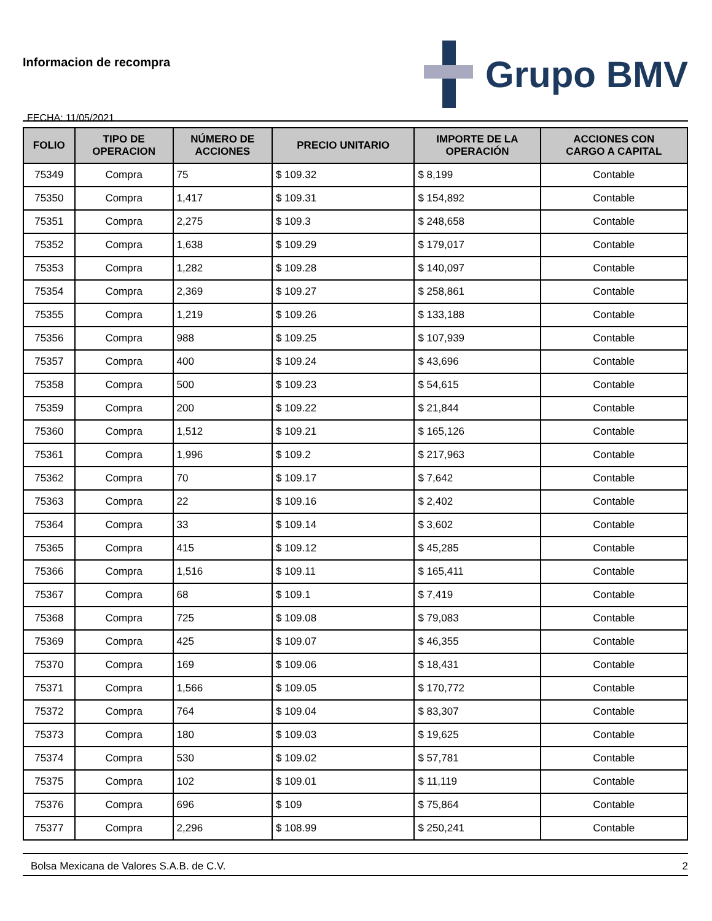Informacion de recompra
FECHA: 11/05/2021
Grupo BMV
| FOLIO | TIPO DE OPERACION | NÚMERO DE ACCIONES | PRECIO UNITARIO | IMPORTE DE LA OPERACIÓN | ACCIONES CON CARGO A CAPITAL |
| --- | --- | --- | --- | --- | --- |
| 75349 | Compra | 75 | $ 109.32 | $ 8,199 | Contable |
| 75350 | Compra | 1,417 | $ 109.31 | $ 154,892 | Contable |
| 75351 | Compra | 2,275 | $ 109.3 | $ 248,658 | Contable |
| 75352 | Compra | 1,638 | $ 109.29 | $ 179,017 | Contable |
| 75353 | Compra | 1,282 | $ 109.28 | $ 140,097 | Contable |
| 75354 | Compra | 2,369 | $ 109.27 | $ 258,861 | Contable |
| 75355 | Compra | 1,219 | $ 109.26 | $ 133,188 | Contable |
| 75356 | Compra | 988 | $ 109.25 | $ 107,939 | Contable |
| 75357 | Compra | 400 | $ 109.24 | $ 43,696 | Contable |
| 75358 | Compra | 500 | $ 109.23 | $ 54,615 | Contable |
| 75359 | Compra | 200 | $ 109.22 | $ 21,844 | Contable |
| 75360 | Compra | 1,512 | $ 109.21 | $ 165,126 | Contable |
| 75361 | Compra | 1,996 | $ 109.2 | $ 217,963 | Contable |
| 75362 | Compra | 70 | $ 109.17 | $ 7,642 | Contable |
| 75363 | Compra | 22 | $ 109.16 | $ 2,402 | Contable |
| 75364 | Compra | 33 | $ 109.14 | $ 3,602 | Contable |
| 75365 | Compra | 415 | $ 109.12 | $ 45,285 | Contable |
| 75366 | Compra | 1,516 | $ 109.11 | $ 165,411 | Contable |
| 75367 | Compra | 68 | $ 109.1 | $ 7,419 | Contable |
| 75368 | Compra | 725 | $ 109.08 | $ 79,083 | Contable |
| 75369 | Compra | 425 | $ 109.07 | $ 46,355 | Contable |
| 75370 | Compra | 169 | $ 109.06 | $ 18,431 | Contable |
| 75371 | Compra | 1,566 | $ 109.05 | $ 170,772 | Contable |
| 75372 | Compra | 764 | $ 109.04 | $ 83,307 | Contable |
| 75373 | Compra | 180 | $ 109.03 | $ 19,625 | Contable |
| 75374 | Compra | 530 | $ 109.02 | $ 57,781 | Contable |
| 75375 | Compra | 102 | $ 109.01 | $ 11,119 | Contable |
| 75376 | Compra | 696 | $ 109 | $ 75,864 | Contable |
| 75377 | Compra | 2,296 | $ 108.99 | $ 250,241 | Contable |
Bolsa Mexicana de Valores S.A.B. de C.V. 2